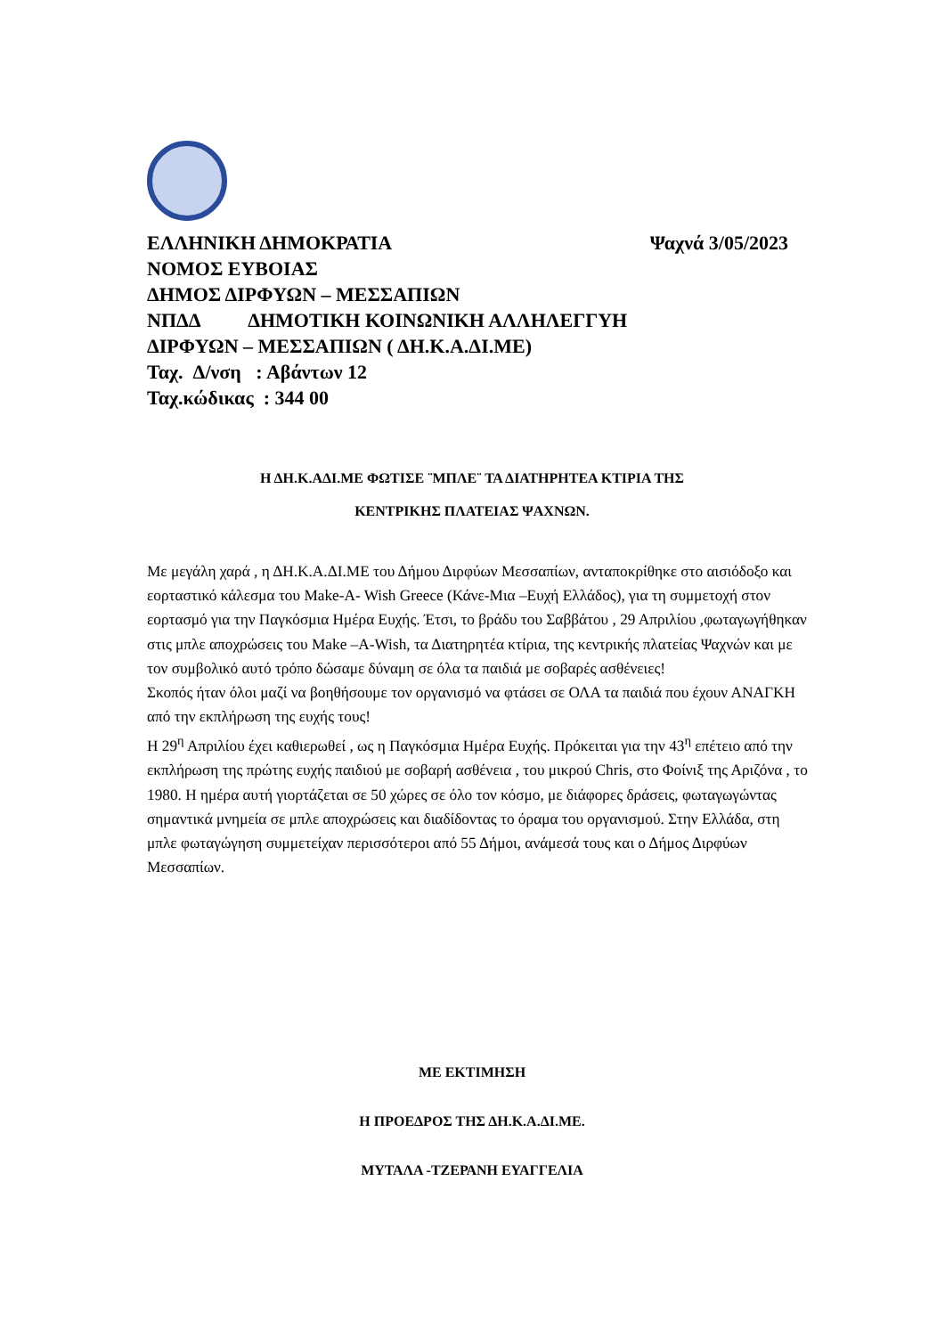ΕΛΛΗΝΙΚΗ ΔΗΜΟΚΡΑΤΙΑ Ψαχνά 3/05/2023
ΝΟΜΟΣ ΕΥΒΟΙΑΣ
ΔΗΜΟΣ ΔΙΡΦΥΩΝ – ΜΕΣΣΑΠΙΩΝ
ΝΠΔΔ ΔΗΜΟΤΙΚΗ ΚΟΙΝΩΝΙΚΗ ΑΛΛΗΛΕΓΓΥΗ
ΔΙΡΦΥΩΝ – ΜΕΣΣΑΠΙΩΝ ( ΔΗ.Κ.Α.ΔΙ.ΜΕ)
Ταχ. Δ/νση : Αβάντων 12
Ταχ.κώδικας : 344 00
Η ΔΗ.Κ.ΑΔΙ.ΜΕ ΦΩΤΙΣΕ ¨ΜΠΛΕ¨ ΤΑ ΔΙΑΤΗΡΗΤΕΑ ΚΤΙΡΙΑ ΤΗΣ
ΚΕΝΤΡΙΚΗΣ ΠΛΑΤΕΙΑΣ ΨΑΧΝΩΝ.
Με μεγάλη χαρά , η ΔΗ.Κ.Α.ΔΙ.ΜΕ του Δήμου Διρφύων Μεσσαπίων, ανταποκρίθηκε στο αισιόδοξο και εορταστικό κάλεσμα του Make-A- Wish Greece (Κάνε-Μια –Ευχή Ελλάδος), για τη συμμετοχή στον εορτασμό για την Παγκόσμια Ημέρα Ευχής. Έτσι, το βράδυ του Σαββάτου , 29 Απριλίου ,φωταγωγήθηκαν στις μπλε αποχρώσεις του Make –A-Wish, τα Διατηρητέα κτίρια, της κεντρικής πλατείας Ψαχνών και με τον συμβολικό αυτό τρόπο δώσαμε δύναμη σε όλα τα παιδιά με σοβαρές ασθένειες!
Σκοπός ήταν όλοι μαζί να βοηθήσουμε τον οργανισμό να φτάσει σε ΟΛΑ τα παιδιά που έχουν ΑΝΑΓΚΗ από την εκπλήρωση της ευχής τους!
Η 29<sup>η</sup> Απριλίου έχει καθιερωθεί , ως η Παγκόσμια Ημέρα Ευχής. Πρόκειται για την 43<sup>η</sup> επέτειο από την εκπλήρωση της πρώτης ευχής παιδιού με σοβαρή ασθένεια , του μικρού Chris, στο Φοίνιξ της Αριζόνα , το 1980. Η ημέρα αυτή γιορτάζεται σε 50 χώρες σε όλο τον κόσμο, με διάφορες δράσεις, φωταγωγώντας σημαντικά μνημεία σε μπλε αποχρώσεις και διαδίδοντας το όραμα του οργανισμού. Στην Ελλάδα, στη μπλε φωταγώγηση συμμετείχαν περισσότεροι από 55 Δήμοι, ανάμεσά τους και ο Δήμος Διρφύων Μεσσαπίων.
ΜΕ ΕΚΤΙΜΗΣΗ
Η ΠΡΟΕΔΡΟΣ ΤΗΣ ΔΗ.Κ.Α.ΔΙ.ΜΕ.
ΜΥΤΑΛΑ -ΤΖΕΡΑΝΗ ΕΥΑΓΓΕΛΙΑ